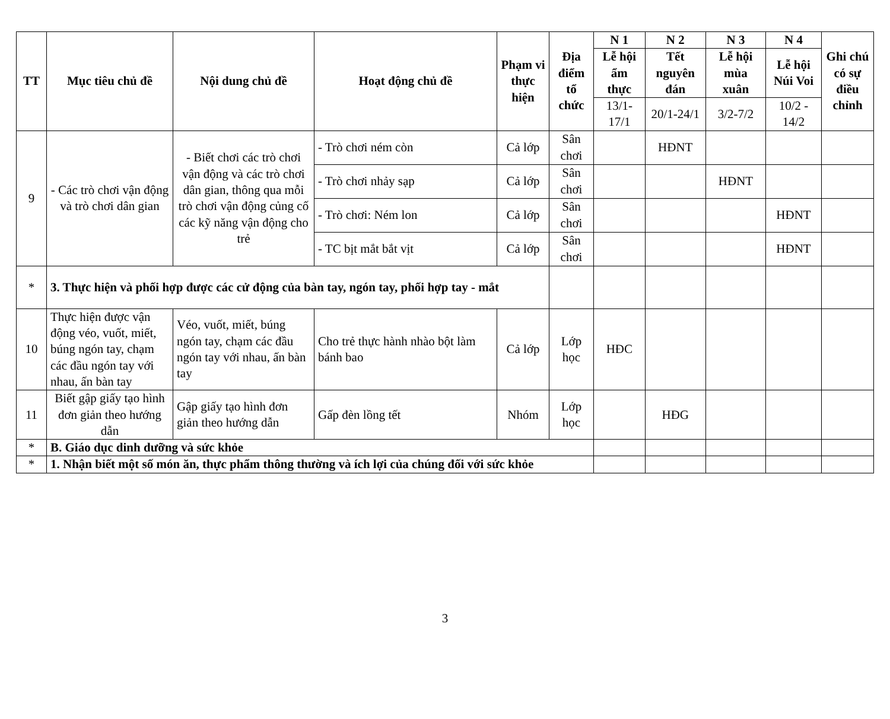| TT | Mục tiêu chủ đề | Nội dung chủ đề | Hoạt động chủ đề | Phạm vi thực hiện | Địa điểm tổ chức | N 1 | N 2 | N 3 | N 4 | Ghi chú có sự điều chỉnh |
| --- | --- | --- | --- | --- | --- | --- | --- | --- | --- | --- |
| | | | | | | Lễ hội ẩm thực | Tết nguyên đán | Lễ hội mùa xuân | Lễ hội Núi Voi | |
| | | | | | | 13/1-17/1 | 20/1-24/1 | 3/2-7/2 | 10/2 - 14/2 | |
| 9 | - Các trò chơi vận động và trò chơi dân gian | - Biết chơi các trò chơi vận động và các trò chơi dân gian, thông qua mỗi trò chơi vận động củng cố các kỹ năng vận động cho trẻ | - Trò chơi ném còn | Cả lớp | Sân chơi | | HĐNT | | | |
| | | | - Trò chơi nhảy sạp | Cả lớp | Sân chơi | | | HĐNT | | |
| | | | - Trò chơi: Ném lon | Cả lớp | Sân chơi | | | | HĐNT | |
| | | | - TC bịt mắt bắt vịt | Cả lớp | Sân chơi | | | | HĐNT | |
| * | 3. Thực hiện và phối hợp được các cử động của bàn tay, ngón tay, phối hợp tay - mắt | | | | | | | | | |
| 10 | Thực hiện được vận động véo, vuốt, miết, búng ngón tay, chạm các đầu ngón tay với nhau, ấn bàn tay | Véo, vuốt, miết, búng ngón tay, chạm các đầu ngón tay với nhau, ấn bàn tay | Cho trẻ thực hành nhào bột làm bánh bao | Cả lớp | Lớp học | HĐC | | | | |
| 11 | Biết gập giấy tạo hình đơn giản theo hướng dẫn | Gập giấy tạo hình đơn giản theo hướng dẫn | Gấp đèn lồng tết | Nhóm | Lớp học | | HĐG | | | |
| * | B. Giáo dục dinh dưỡng và sức khỏe | | | | | | | | | |
| * | 1. Nhận biết một số món ăn, thực phẩm thông thường và ích lợi của chúng đối với sức khỏe | | | | | | | | | |
3